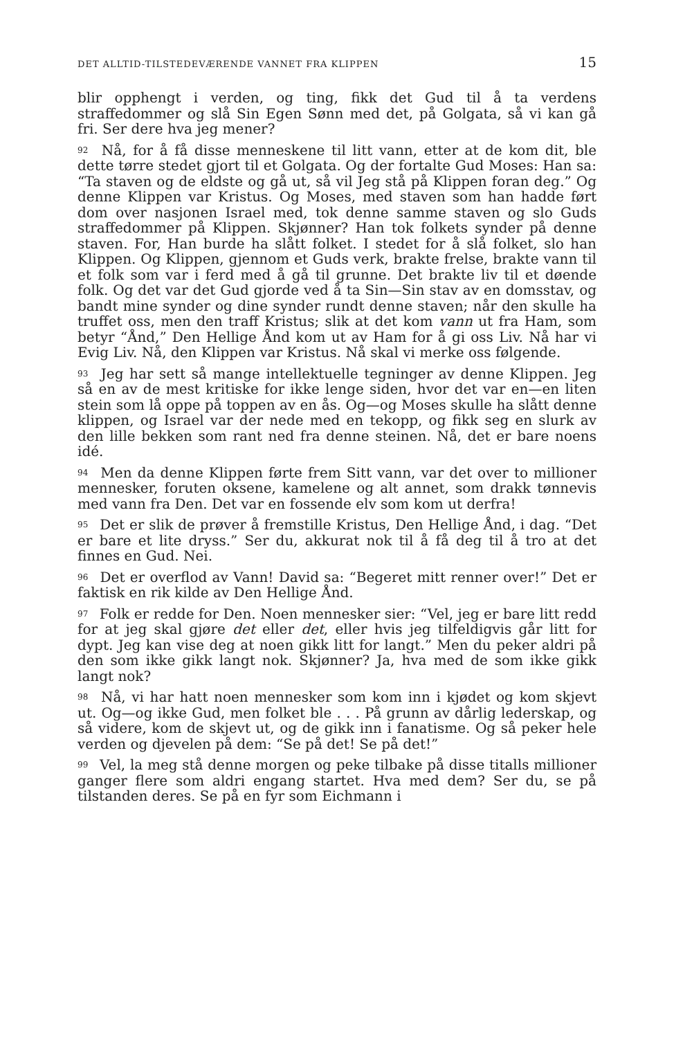DET ALLTID-TILSTEDEVÆRENDE VANNET FRA KLIPPEN 15
blir opphengt i verden, og ting, fikk det Gud til å ta verdens straffedommer og slå Sin Egen Sønn med det, på Golgata, så vi kan gå fri. Ser dere hva jeg mener?
<sup>92</sup> Nå, for å få disse menneskene til litt vann, etter at de kom dit, ble dette tørre stedet gjort til et Golgata. Og der fortalte Gud Moses: Han sa: “Ta staven og de eldste og gå ut, så vil Jeg stå på Klippen foran deg.” Og denne Klippen var Kristus. Og Moses, med staven som han hadde ført dom over nasjonen Israel med, tok denne samme staven og slo Guds straffedommer på Klippen. Skjønner? Han tok folkets synder på denne staven. For, Han burde ha slått folket. I stedet for å slå folket, slo han Klippen. Og Klippen, gjennom et Guds verk, brakte frelse, brakte vann til et folk som var i ferd med å gå til grunne. Det brakte liv til et døende folk. Og det var det Gud gjorde ved å ta Sin—Sin stav av en domsstav, og bandt mine synder og dine synder rundt denne staven; når den skulle ha truffet oss, men den traff Kristus; slik at det kom vann ut fra Ham, som betyr “Ånd,” Den Hellige Ånd kom ut av Ham for å gi oss Liv. Nå har vi Evig Liv. Nå, den Klippen var Kristus. Nå skal vi merke oss følgende.
<sup>93</sup> Jeg har sett så mange intellektuelle tegninger av denne Klippen. Jeg så en av de mest kritiske for ikke lenge siden, hvor det var en—en liten stein som lå oppe på toppen av en ås. Og—og Moses skulle ha slått denne klippen, og Israel var der nede med en tekopp, og fikk seg en slurk av den lille bekken som rant ned fra denne steinen. Nå, det er bare noens idé.
<sup>94</sup> Men da denne Klippen førte frem Sitt vann, var det over to millioner mennesker, foruten oksene, kamelene og alt annet, som drakk tønnevis med vann fra Den. Det var en fossende elv som kom ut derfra!
<sup>95</sup> Det er slik de prøver å fremstille Kristus, Den Hellige Ånd, i dag. “Det er bare et lite dryss.” Ser du, akkurat nok til å få deg til å tro at det finnes en Gud. Nei.
<sup>96</sup> Det er overflod av Vann! David sa: “Begeret mitt renner over!” Det er faktisk en rik kilde av Den Hellige Ånd.
<sup>97</sup> Folk er redde for Den. Noen mennesker sier: “Vel, jeg er bare litt redd for at jeg skal gjøre det eller det, eller hvis jeg tilfeldigvis går litt for dypt. Jeg kan vise deg at noen gikk litt for langt.” Men du peker aldri på den som ikke gikk langt nok. Skjønner? Ja, hva med de som ikke gikk langt nok?
<sup>98</sup> Nå, vi har hatt noen mennesker som kom inn i kjødet og kom skjevt ut. Og—og ikke Gud, men folket ble . . . På grunn av dårlig lederskap, og så videre, kom de skjevt ut, og de gikk inn i fanatisme. Og så peker hele verden og djevelen på dem: “Se på det! Se på det!”
<sup>99</sup> Vel, la meg stå denne morgen og peke tilbake på disse titalls millioner ganger flere som aldri engang startet. Hva med dem? Ser du, se på tilstanden deres. Se på en fyr som Eichmann i